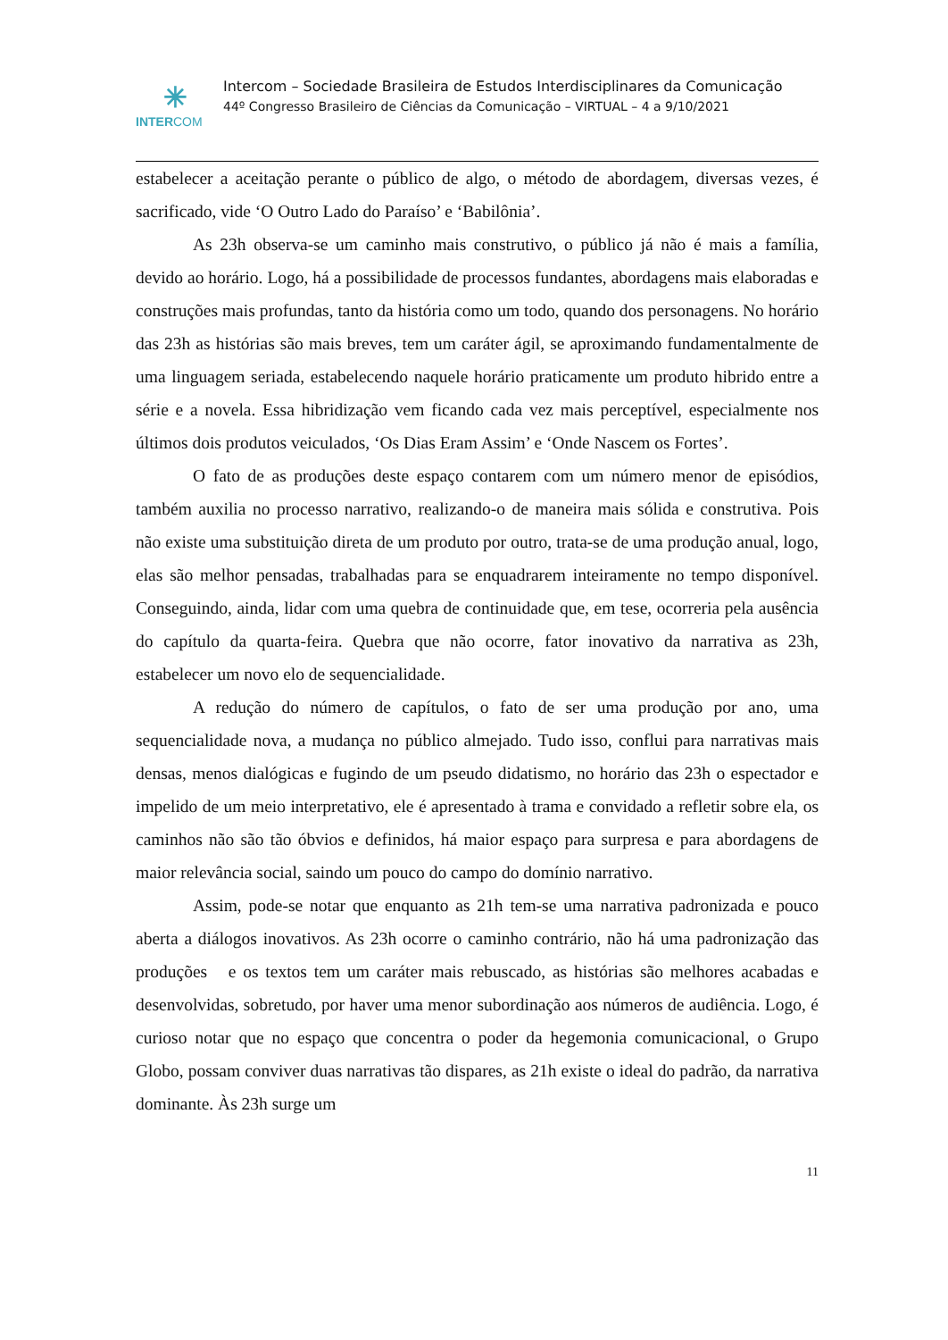✳
INTERCOM
Intercom – Sociedade Brasileira de Estudos Interdisciplinares da Comunicação
44º Congresso Brasileiro de Ciências da Comunicação – VIRTUAL – 4 a 9/10/2021
estabelecer a aceitação perante o público de algo, o método de abordagem, diversas vezes, é sacrificado, vide ‘O Outro Lado do Paraíso’ e ‘Babilônia’.
As 23h observa-se um caminho mais construtivo, o público já não é mais a família, devido ao horário. Logo, há a possibilidade de processos fundantes, abordagens mais elaboradas e construções mais profundas, tanto da história como um todo, quando dos personagens. No horário das 23h as histórias são mais breves, tem um caráter ágil, se aproximando fundamentalmente de uma linguagem seriada, estabelecendo naquele horário praticamente um produto hibrido entre a série e a novela. Essa hibridização vem ficando cada vez mais perceptível, especialmente nos últimos dois produtos veiculados, ‘Os Dias Eram Assim’ e ‘Onde Nascem os Fortes’.
O fato de as produções deste espaço contarem com um número menor de episódios, também auxilia no processo narrativo, realizando-o de maneira mais sólida e construtiva. Pois não existe uma substituição direta de um produto por outro, trata-se de uma produção anual, logo, elas são melhor pensadas, trabalhadas para se enquadrarem inteiramente no tempo disponível. Conseguindo, ainda, lidar com uma quebra de continuidade que, em tese, ocorreria pela ausência do capítulo da quarta-feira. Quebra que não ocorre, fator inovativo da narrativa as 23h, estabelecer um novo elo de sequencialidade.
A redução do número de capítulos, o fato de ser uma produção por ano, uma sequencialidade nova, a mudança no público almejado. Tudo isso, conflui para narrativas mais densas, menos dialógicas e fugindo de um pseudo didatismo, no horário das 23h o espectador e impelido de um meio interpretativo, ele é apresentado à trama e convidado a refletir sobre ela, os caminhos não são tão óbvios e definidos, há maior espaço para surpresa e para abordagens de maior relevância social, saindo um pouco do campo do domínio narrativo.
Assim, pode-se notar que enquanto as 21h tem-se uma narrativa padronizada e pouco aberta a diálogos inovativos. As 23h ocorre o caminho contrário, não há uma padronização das produções e os textos tem um caráter mais rebuscado, as histórias são melhores acabadas e desenvolvidas, sobretudo, por haver uma menor subordinação aos números de audiência. Logo, é curioso notar que no espaço que concentra o poder da hegemonia comunicacional, o Grupo Globo, possam conviver duas narrativas tão dispares, as 21h existe o ideal do padrão, da narrativa dominante. Às 23h surge um
11